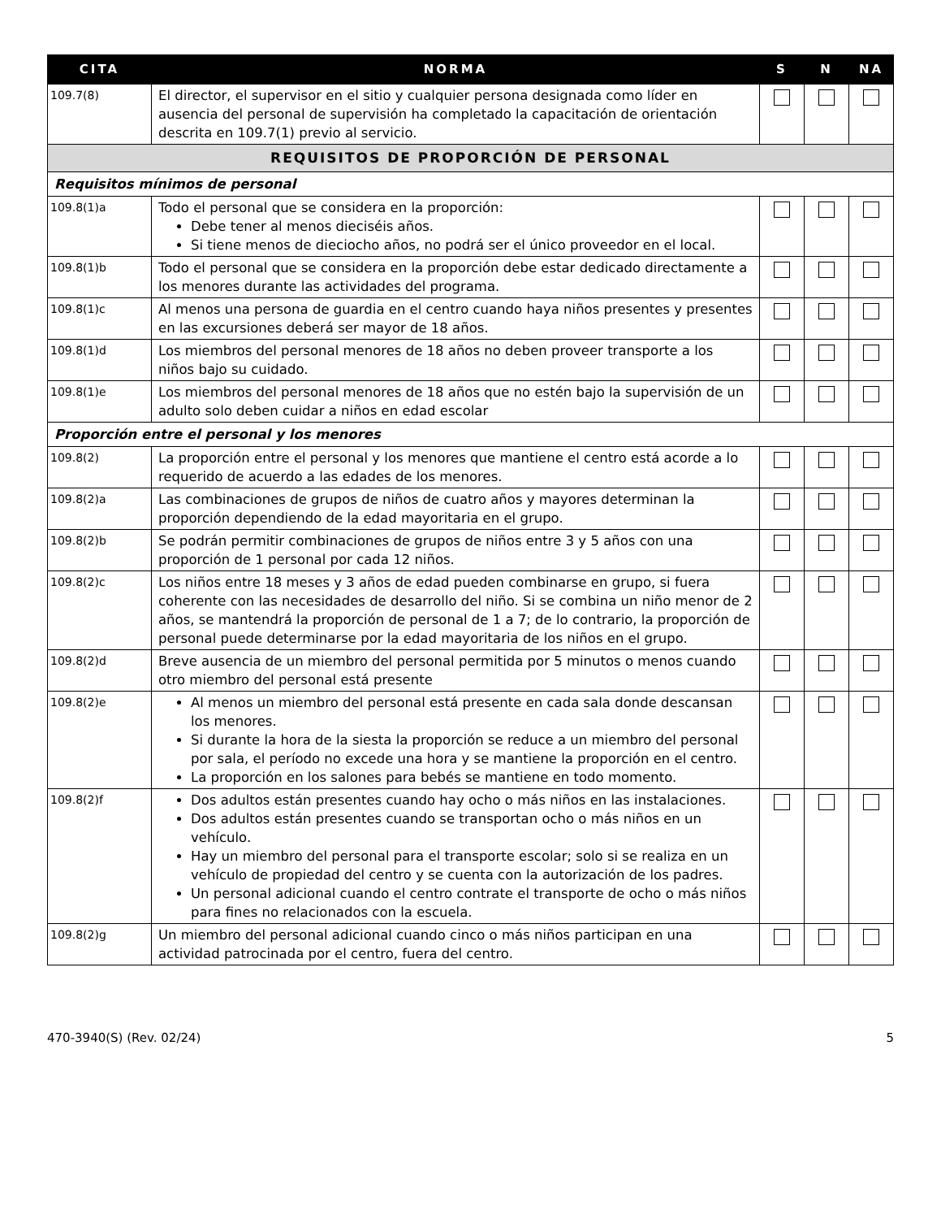| CITA | NORMA | S | N | NA |
| --- | --- | --- | --- | --- |
| 109.7(8) | El director, el supervisor en el sitio y cualquier persona designada como líder en ausencia del personal de supervisión ha completado la capacitación de orientación descrita en 109.7(1) previo al servicio. | | | |
| REQUISITOS DE PROPORCIÓN DE PERSONAL | | | | |
| Requisitos mínimos de personal | | | | |
| 109.8(1)a | Todo el personal que se considera en la proporción: Debe tener al menos dieciséis años. Si tiene menos de dieciocho años, no podrá ser el único proveedor en el local. | | | |
| 109.8(1)b | Todo el personal que se considera en la proporción debe estar dedicado directamente a los menores durante las actividades del programa. | | | |
| 109.8(1)c | Al menos una persona de guardia en el centro cuando haya niños presentes y presentes en las excursiones deberá ser mayor de 18 años. | | | |
| 109.8(1)d | Los miembros del personal menores de 18 años no deben proveer transporte a los niños bajo su cuidado. | | | |
| 109.8(1)e | Los miembros del personal menores de 18 años que no estén bajo la supervisión de un adulto solo deben cuidar a niños en edad escolar | | | |
| Proporción entre el personal y los menores | | | | |
| 109.8(2) | La proporción entre el personal y los menores que mantiene el centro está acorde a lo requerido de acuerdo a las edades de los menores. | | | |
| 109.8(2)a | Las combinaciones de grupos de niños de cuatro años y mayores determinan la proporción dependiendo de la edad mayoritaria en el grupo. | | | |
| 109.8(2)b | Se podrán permitir combinaciones de grupos de niños entre 3 y 5 años con una proporción de 1 personal por cada 12 niños. | | | |
| 109.8(2)c | Los niños entre 18 meses y 3 años de edad pueden combinarse en grupo, si fuera coherente con las necesidades de desarrollo del niño. Si se combina un niño menor de 2 años, se mantendrá la proporción de personal de 1 a 7; de lo contrario, la proporción de personal puede determinarse por la edad mayoritaria de los niños en el grupo. | | | |
| 109.8(2)d | Breve ausencia de un miembro del personal permitida por 5 minutos o menos cuando otro miembro del personal está presente | | | |
| 109.8(2)e | Al menos un miembro del personal está presente en cada sala donde descansan los menores. Si durante la hora de la siesta la proporción se reduce a un miembro del personal por sala, el período no excede una hora y se mantiene la proporción en el centro. La proporción en los salones para bebés se mantiene en todo momento. | | | |
| 109.8(2)f | Dos adultos están presentes cuando hay ocho o más niños en las instalaciones. Dos adultos están presentes cuando se transportan ocho o más niños en un vehículo. Hay un miembro del personal para el transporte escolar; solo si se realiza en un vehículo de propiedad del centro y se cuenta con la autorización de los padres. Un personal adicional cuando el centro contrate el transporte de ocho o más niños para fines no relacionados con la escuela. | | | |
| 109.8(2)g | Un miembro del personal adicional cuando cinco o más niños participan en una actividad patrocinada por el centro, fuera del centro. | | | |
470-3940(S) (Rev. 02/24) 5